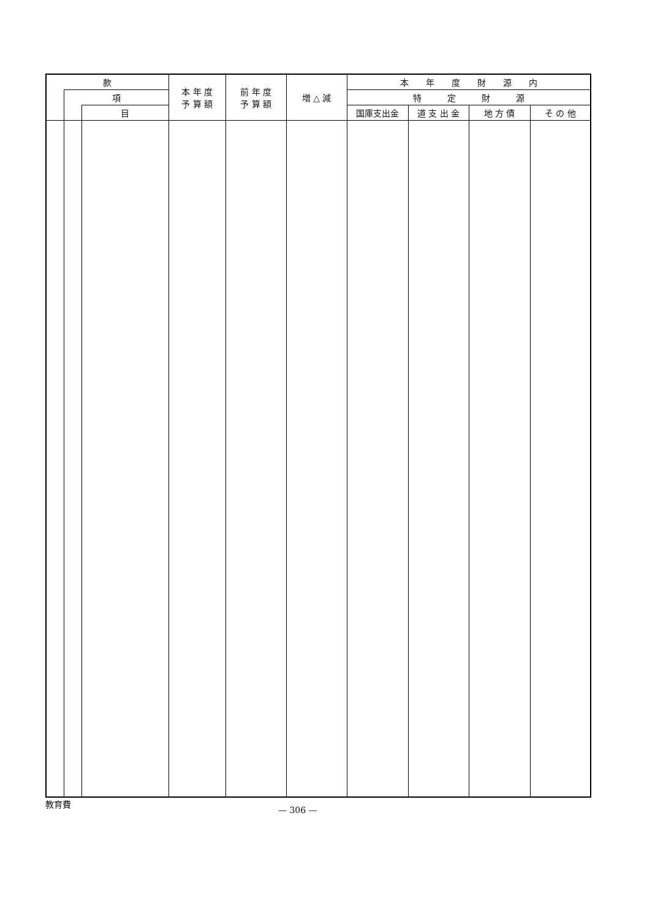| 款 | | | 本 年 度 予 算 額 | 前 年 度 予 算 額 | 増 △ 減 | 本 年 度 財 源 内 | | | |
| --- | --- | --- | --- | --- | --- | --- | --- | --- | --- |
| | 項 | | | | | 特 定 財 源 | | | |
| | | 目 | | | | 国庫支出金 | 道 支 出 金 | 地 方 債 | そ の 他 |
教育費
— 306 —